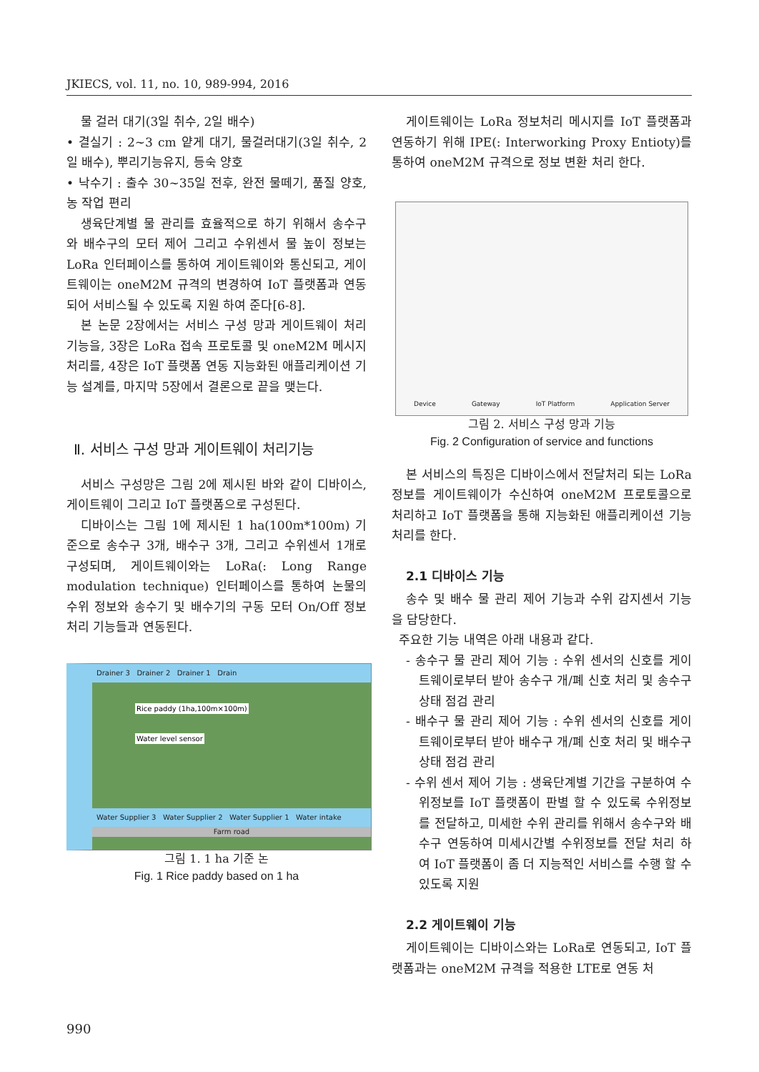JKIECS, vol. 11, no. 10, 989-994, 2016
물 걸러 대기(3일 취수, 2일 배수)
• 결실기 : 2~3 cm 얕게 대기, 물걸러대기(3일 취수, 2일 배수), 뿌리기능유지, 등숙 양호
• 낙수기 : 출수 30~35일 전후, 완전 물떼기, 품질 양호, 농 작업 편리
생육단계별 물 관리를 효율적으로 하기 위해서 송수구와 배수구의 모터 제어 그리고 수위센서 물 높이 정보는 LoRa 인터페이스를 통하여 게이트웨이와 통신되고, 게이트웨이는 oneM2M 규격의 변경하여 IoT 플랫폼과 연동되어 서비스될 수 있도록 지원 하여 준다[6-8].
본 논문 2장에서는 서비스 구성 망과 게이트웨이 처리기능을, 3장은 LoRa 접속 프로토콜 및 oneM2M 메시지 처리를, 4장은 IoT 플랫폼 연동 지능화된 애플리케이션 기능 설계를, 마지막 5장에서 결론으로 끝을 맺는다.
Ⅱ. 서비스 구성 망과 게이트웨이 처리기능
서비스 구성망은 그림 2에 제시된 바와 같이 디바이스, 게이트웨이 그리고 IoT 플랫폼으로 구성된다.
디바이스는 그림 1에 제시된 1 ha(100m*100m) 기준으로 송수구 3개, 배수구 3개, 그리고 수위센서 1개로 구성되며, 게이트웨이와는 LoRa(: Long Range modulation technique) 인터페이스를 통하여 논물의 수위 정보와 송수기 및 배수기의 구동 모터 On/Off 정보 처리 기능들과 연동된다.
Drainer 3 Drainer 2 Drainer 1 Drain
Rice paddy (1ha,100m×100m)
Water level sensor
Water Supplier 3 Water Supplier 2 Water Supplier 1 Water intake
Farm road
그림 1. 1 ha 기준 논
Fig. 1 Rice paddy based on 1 ha
게이트웨이는 LoRa 정보처리 메시지를 IoT 플랫폼과 연동하기 위해 IPE(: Interworking Proxy Entioty)를 통하여 oneM2M 규격으로 정보 변환 처리 한다.
Device Gateway IoT Platform Application Server
그림 2. 서비스 구성 망과 기능
Fig. 2 Configuration of service and functions
본 서비스의 특징은 디바이스에서 전달처리 되는 LoRa 정보를 게이트웨이가 수신하여 oneM2M 프로토콜으로 처리하고 IoT 플랫폼을 통해 지능화된 애플리케이션 기능 처리를 한다.
2.1 디바이스 기능
송수 및 배수 물 관리 제어 기능과 수위 감지센서 기능을 담당한다.
주요한 기능 내역은 아래 내용과 같다.
- 송수구 물 관리 제어 기능 : 수위 센서의 신호를 게이트웨이로부터 받아 송수구 개/폐 신호 처리 및 송수구 상태 점검 관리
- 배수구 물 관리 제어 기능 : 수위 센서의 신호를 게이트웨이로부터 받아 배수구 개/폐 신호 처리 및 배수구 상태 점검 관리
- 수위 센서 제어 기능 : 생육단계별 기간을 구분하여 수위정보를 IoT 플랫폼이 판별 할 수 있도록 수위정보를 전달하고, 미세한 수위 관리를 위해서 송수구와 배수구 연동하여 미세시간별 수위정보를 전달 처리 하여 IoT 플랫폼이 좀 더 지능적인 서비스를 수행 할 수 있도록 지원
2.2 게이트웨이 기능
게이트웨이는 디바이스와는 LoRa로 연동되고, IoT 플랫폼과는 oneM2M 규격을 적용한 LTE로 연동 처
990